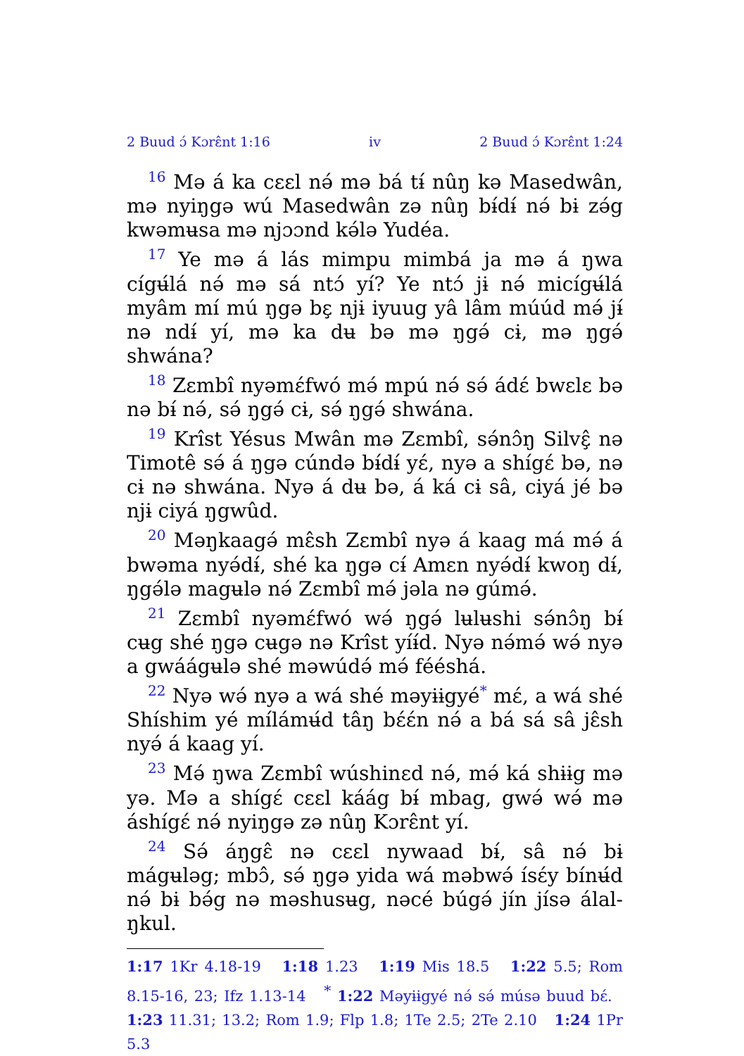2 Buud ɔ́ Kɔrɛ̂nt 1:16 iv 2 Buud ɔ́ Kɔrɛ̂nt 1:24
<sup>16</sup> Mə á ka cɛɛl nə́ mə bá tɨ́ nûŋ kə Masedwân, mə nyiŋgə wú Masedwân zə nûŋ bɨ́dɨ́ nə́ bɨ zə́g kwəmʉsa mə njɔɔnd kə́lə Yudéa.
<sup>17</sup> Ye mə á lás mimpu mimbá ja mə á ŋwa cígʉ́lá nə́ mə sá ntɔ́ yí? Ye ntɔ́ jɨ nə́ micígʉ́lá myâm mí mú ŋgə bɛ̧ njɨ iyuug yâ lâm múúd mə́ jɨ́ nə ndɨ́ yí, mə ka dʉ bə mə ŋgə́ cɨ, mə ŋgə́ shwána?
<sup>18</sup> Zɛmbî nyəmɛ́fwó mə́ mpú nə́ sə́ ádɛ́ bwɛlɛ bə nə bɨ́ nə́, sə́ ŋgə́ cɨ, sə́ ŋgə́ shwána.
<sup>19</sup> Krîst Yésus Mwân mə Zɛmbî, sə́nɔ̂ŋ Silvɛ̧̂ nə Timotê sə́ á ŋgə cúndə bɨ́dɨ́ yɛ́, nyə a shígɛ́ bə, nə cɨ nə shwána. Nyə á dʉ bə, á ká cɨ sâ, ciyá jé bə njɨ ciyá ŋgwûd.
<sup>20</sup> Məŋkaagə́ mɛ̂sh Zɛmbî nyə á kaag má mə́ á bwəma nyə́dɨ́, shé ka ŋgə cɨ́ Amɛn nyə́dɨ́ kwoŋ dɨ́, ŋgə́lə magʉlə nə́ Zɛmbî mə́ jəla nə gúmə́.
<sup>21</sup> Zɛmbî nyəmɛ́fwó wə́ ŋgə́ lʉlʉshi sə́nɔ̂ŋ bɨ́ cʉg shé ŋgə cʉgə nə Krîst yíɨ́d. Nyə nə́mə́ wə́ nyə a gwáágʉlə shé məwúdə́ mə́ fééshá.
<sup>22</sup> Nyə wə́ nyə a wá shé məyɨɨgyé<sup>*</sup> mɛ́, a wá shé Shíshim yé mílámʉ́d tâŋ bɛ́ɛ́n nə́ a bá sá sâ jɛ̂sh nyə́ á kaag yí.
<sup>23</sup> Mə́ ŋwa Zɛmbî wúshinɛd nə́, mə́ ká shɨɨg mə yə. Mə a shígɛ́ cɛɛl káág bɨ́ mbag, gwə́ wə́ mə áshígɛ́ nə́ nyiŋgə zə nûŋ Kɔrɛ̂nt yí.
<sup>24</sup> Sə́ áŋgɛ̂ nə cɛɛl nywaad bɨ́, sâ nə́ bɨ mágʉləg; mbɔ̂, sə́ ŋgə yida wá məbwə́ ísɛ́y bínʉ́d nə́ bɨ bə́g nə məshusʉg, nəcé búgə́ jín jísə álal-ŋkul.
1:17 1Kr 4.18-19 1:18 1.23 1:19 Mis 18.5 1:22 5.5; Rom 8.15-16, 23; Ifz 1.13-14 <sup>*</sup> 1:22 Məyɨɨgyé nə́ sə́ músə buud bɛ́. 1:23 11.31; 13.2; Rom 1.9; Flp 1.8; 1Te 2.5; 2Te 2.10 1:24 1Pr 5.3